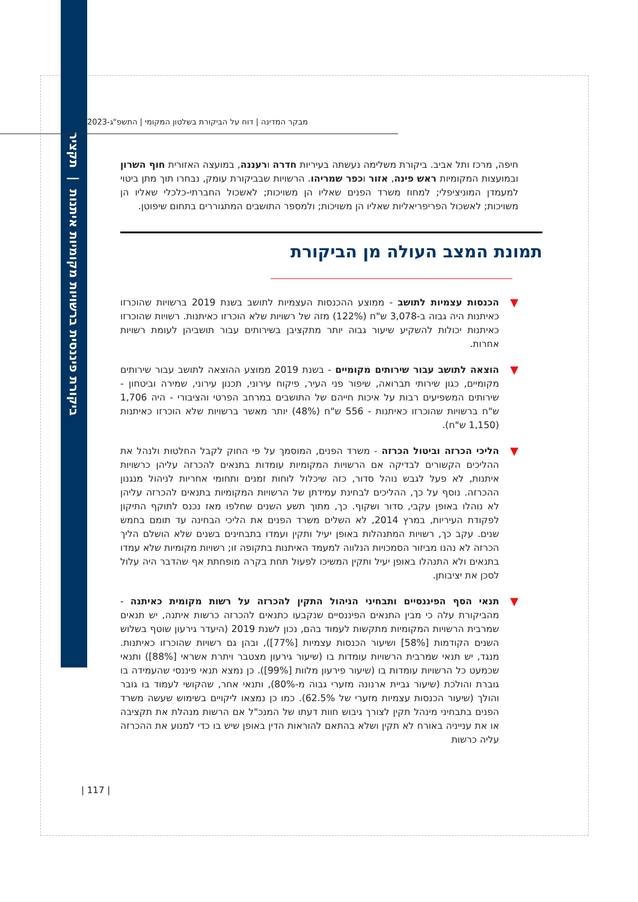ביקורת פיננסית ברשויות מקומיות איתנות | תקציר
מבקר המדינה | דוח על הביקורת בשלטון המקומי | התשפ"ג-2023
חיפה, מרכז ותל אביב. ביקורת משלימה נעשתה בעיריות חדרה ורעננה, במועצה האזורית חוף השרון ובמועצות המקומיות ראש פינה, אזור וכפר שמריהו. הרשויות שבביקורת עומק, נבחרו תוך מתן ביטוי למעמדן המוניציפלי; למחוז משרד הפנים שאליו הן משויכות; לאשכול החברתי-כלכלי שאליו הן משויכות; לאשכול הפריפריאליות שאליו הן משויכות; ולמספר התושבים המתגוררים בתחום שיפוטן.
תמונת המצב העולה מן הביקורת
▼
הכנסות עצמיות לתושב - ממוצע ההכנסות העצמיות לתושב בשנת 2019 ברשויות שהוכרזו כאיתנות היה גבוה ב-3,078 ש"ח (122%) מזה של רשויות שלא הוכרזו כאיתנות. רשויות שהוכרזו כאיתנות יכולות להשקיע שיעור גבוה יותר מתקציבן בשירותים עבור תושביהן לעומת רשויות אחרות.
▼
הוצאה לתושב עבור שירותים מקומיים - בשנת 2019 ממוצע ההוצאה לתושב עבור שירותים מקומיים, כגון שירותי תברואה, שיפור פני העיר, פיקוח עירוני, תכנון עירוני, שמירה וביטחון - שירותים המשפיעים רבות על איכות חייהם של התושבים במרחב הפרטי והציבורי - היה 1,706 ש"ח ברשויות שהוכרזו כאיתנות - 556 ש"ח (48%) יותר מאשר ברשויות שלא הוכרזו כאיתנות (1,150 ש"ח).
▼
הליכי הכרזה וביטול הכרזה - משרד הפנים, המוסמך על פי החוק לקבל החלטות ולנהל את ההליכים הקשורים לבדיקה אם הרשויות המקומיות עומדות בתנאים להכרזה עליהן כרשויות איתנות, לא פעל לגבש נוהל סדור, כזה שיכלול לוחות זמנים ותחומי אחריות לניהול מנגנון ההכרזה. נוסף על כך, ההליכים לבחינת עמידתן של הרשויות המקומיות בתנאים להכרזה עליהן לא נוהלו באופן עקבי, סדור ושקוף. כך, מתוך תשע השנים שחלפו מאז נכנס לתוקף התיקון לפקודת העיריות, במרץ 2014, לא השלים משרד הפנים את הליכי הבחינה עד תומם בחמש שנים. עקב כך, רשויות המתנהלות באופן יעיל ותקין ועמדו בתבחינים בשנים שלא הושלם הליך הכרזה לא נהנו מביזור הסמכויות הנלווה למעמד האיתנות בתקופה זו; רשויות מקומיות שלא עמדו בתנאים ולא התנהלו באופן יעיל ותקין המשיכו לפעול תחת בקרה מופחתת אף שהדבר היה עלול לסכן את יציבותן.
▼
תנאי הסף הפיננסיים ותבחיני הניהול התקין להכרזה על רשות מקומית כאיתנה - מהביקורת עלה כי מבין התנאים הפיננסיים שנקבעו כתנאים להכרזה כרשות איתנה, יש תנאים שמרבית הרשויות המקומיות מתקשות לעמוד בהם, נכון לשנת 2019 (היעדר גירעון שוטף בשלוש השנים הקודמות [58%] ושיעור הכנסות עצמיות [77%]), ובהן גם רשויות שהוכרזו כאיתנות. מנגד, יש תנאי שמרבית הרשויות עומדות בו (שיעור גירעון מצטבר ויתרת אשראי [88%]) ותנאי שכמעט כל הרשויות עומדות בו (שיעור פירעון מלוות [99%]). כן נמצא תנאי פיננסי שהעמידה בו גוברת והולכת (שיעור גביית ארנונה מזערי גבוה מ-80%), ותנאי אחר, שהקושי לעמוד בו גובר והולך (שיעור הכנסות עצמיות מזערי של 62.5%). כמו כן נמצאו ליקויים בשימוש שעשה משרד הפנים בתבחיני מינהל תקין לצורך גיבוש חוות דעתו של המנכ"ל אם הרשות מנהלת את תקציבה או את ענייניה באורח לא תקין ושלא בהתאם להוראות הדין באופן שיש בו כדי למנוע את ההכרזה עליה כרשות
| 117 |